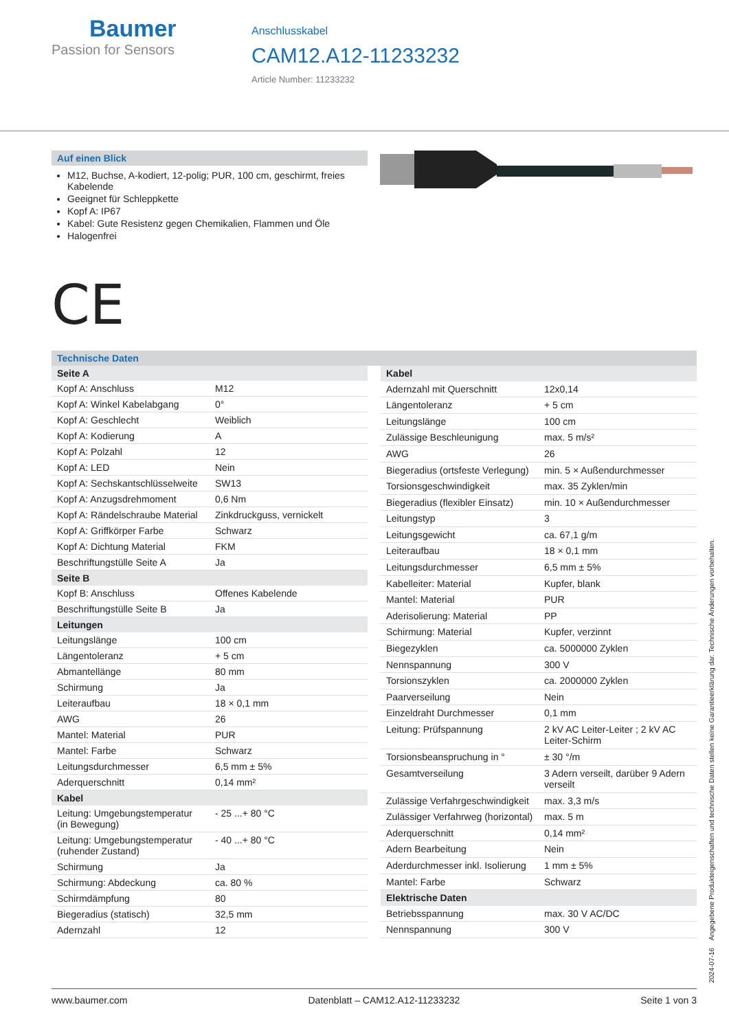Baumer
Passion for Sensors
Anschlusskabel
CAM12.A12-11233232
Article Number: 11233232
Auf einen Blick
M12, Buchse, A-kodiert, 12-polig; PUR, 100 cm, geschirmt, freies Kabelende
Geeignet für Schleppkette
Kopf A: IP67
Kabel: Gute Resistenz gegen Chemikalien, Flammen und Öle
Halogenfrei
CE
Technische Daten
| Seite A | |
| --- | --- |
| Kopf A: Anschluss | M12 |
| Kopf A: Winkel Kabelabgang | 0° |
| Kopf A: Geschlecht | Weiblich |
| Kopf A: Kodierung | A |
| Kopf A: Polzahl | 12 |
| Kopf A: LED | Nein |
| Kopf A: Sechskantschlüsselweite | SW13 |
| Kopf A: Anzugsdrehmoment | 0,6 Nm |
| Kopf A: Rändelschraube Material | Zinkdruckguss, vernickelt |
| Kopf A: Griffkörper Farbe | Schwarz |
| Kopf A: Dichtung Material | FKM |
| Beschriftungstülle Seite A | Ja |
| Seite B | |
| Kopf B: Anschluss | Offenes Kabelende |
| Beschriftungstülle Seite B | Ja |
| Leitungen | |
| Leitungslänge | 100 cm |
| Längentoleranz | + 5 cm |
| Abmantellänge | 80 mm |
| Schirmung | Ja |
| Leiteraufbau | 18 × 0,1 mm |
| AWG | 26 |
| Mantel: Material | PUR |
| Mantel: Farbe | Schwarz |
| Leitungsdurchmesser | 6,5 mm ± 5% |
| Aderquerschnitt | 0,14 mm² |
| Kabel | |
| Leitung: Umgebungstemperatur (in Bewegung) | - 25 ...+ 80 °C |
| Leitung: Umgebungstemperatur (ruhender Zustand) | - 40 ...+ 80 °C |
| Schirmung | Ja |
| Schirmung: Abdeckung | ca. 80 % |
| Schirmdämpfung | 80 |
| Biegeradius (statisch) | 32,5 mm |
| Adernzahl | 12 |
| Kabel | |
| --- | --- |
| Adernzahl mit Querschnitt | 12x0,14 |
| Längentoleranz | + 5 cm |
| Leitungslänge | 100 cm |
| Zulässige Beschleunigung | max. 5 m/s² |
| AWG | 26 |
| Biegeradius (ortsfeste Verlegung) | min. 5 × Außendurchmesser |
| Torsionsgeschwindigkeit | max. 35 Zyklen/min |
| Biegeradius (flexibler Einsatz) | min. 10 × Außendurchmesser |
| Leitungstyp | 3 |
| Leitungsgewicht | ca. 67,1 g/m |
| Leiteraufbau | 18 × 0,1 mm |
| Leitungsdurchmesser | 6,5 mm ± 5% |
| Kabelleiter: Material | Kupfer, blank |
| Mantel: Material | PUR |
| Aderisolierung: Material | PP |
| Schirmung: Material | Kupfer, verzinnt |
| Biegezyklen | ca. 5000000 Zyklen |
| Nennspannung | 300 V |
| Torsionszyklen | ca. 2000000 Zyklen |
| Paarverseilung | Nein |
| Einzeldraht Durchmesser | 0,1 mm |
| Leitung: Prüfspannung | 2 kV AC Leiter-Leiter ; 2 kV AC Leiter-Schirm |
| Torsionsbeanspruchung in ° | ± 30 °/m |
| Gesamtverseilung | 3 Adern verseilt, darüber 9 Adern verseilt |
| Zulässige Verfahrgeschwindigkeit | max. 3,3 m/s |
| Zulässiger Verfahrweg (horizontal) | max. 5 m |
| Aderquerschnitt | 0,14 mm² |
| Adern Bearbeitung | Nein |
| Aderdurchmesser inkl. Isolierung | 1 mm ± 5% |
| Mantel: Farbe | Schwarz |
| Elektrische Daten | |
| Betriebsspannung | max. 30 V AC/DC |
| Nennspannung | 300 V |
2024-07-16 Angegebene Produkteigenschaften und technische Daten stellen keine Garantieerklärung dar. Technische Änderungen vorbehalten.
www.baumer.com Datenblatt – CAM12.A12-11233232 Seite 1 von 3